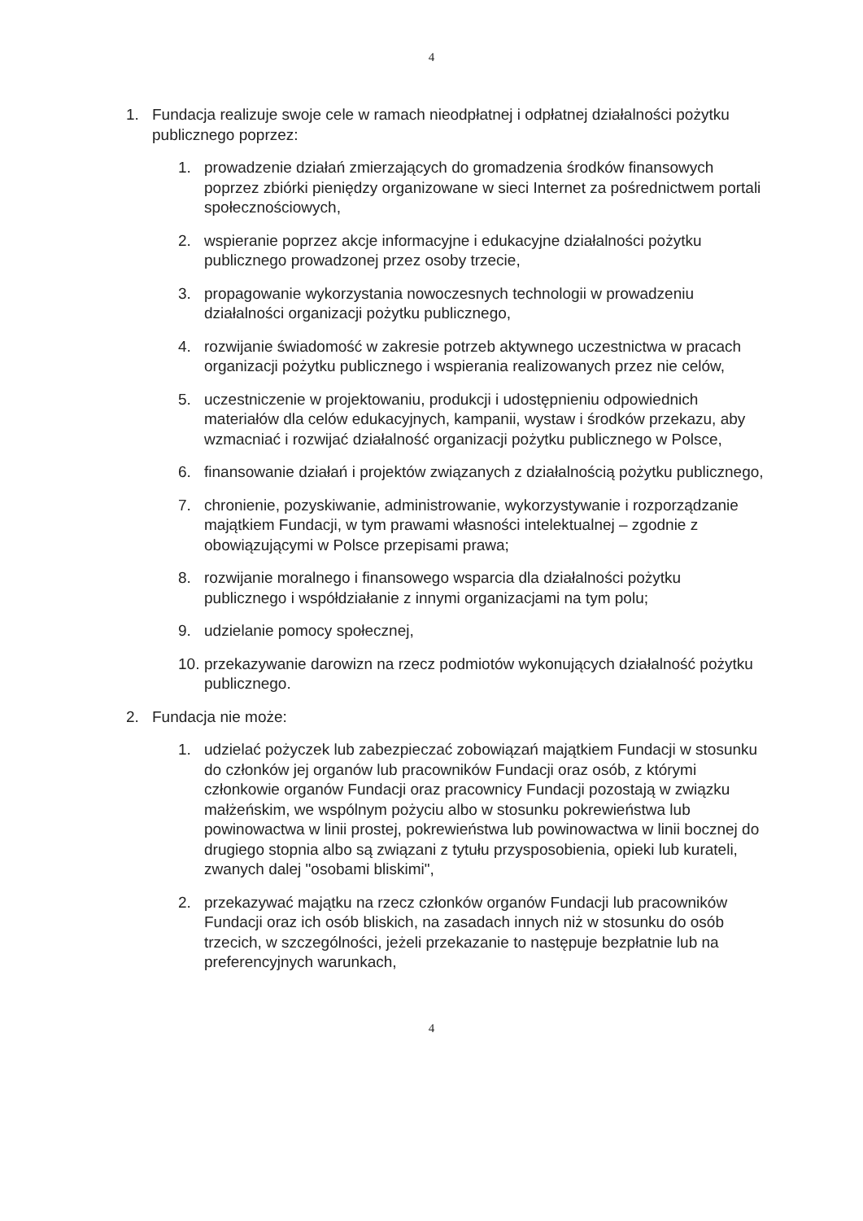4
1. Fundacja realizuje swoje cele w ramach nieodpłatnej i odpłatnej działalności pożytku publicznego poprzez:
1. prowadzenie działań zmierzających do gromadzenia środków finansowych poprzez zbiórki pieniędzy organizowane w sieci Internet za pośrednictwem portali społecznościowych,
2. wspieranie poprzez akcje informacyjne i edukacyjne działalności pożytku publicznego prowadzonej przez osoby trzecie,
3. propagowanie wykorzystania nowoczesnych technologii w prowadzeniu działalności organizacji pożytku publicznego,
4. rozwijanie świadomość w zakresie potrzeb aktywnego uczestnictwa w pracach organizacji pożytku publicznego i wspierania realizowanych przez nie celów,
5. uczestniczenie w projektowaniu, produkcji i udostępnieniu odpowiednich materiałów dla celów edukacyjnych, kampanii, wystaw i środków przekazu, aby wzmacniać i rozwijać działalność organizacji pożytku publicznego w Polsce,
6. finansowanie działań i projektów związanych z działalnością pożytku publicznego,
7. chronienie, pozyskiwanie, administrowanie, wykorzystywanie i rozporządzanie majątkiem Fundacji, w tym prawami własności intelektualnej – zgodnie z obowiązującymi w Polsce przepisami prawa;
8. rozwijanie moralnego i finansowego wsparcia dla działalności pożytku publicznego i współdziałanie z innymi organizacjami na tym polu;
9. udzielanie pomocy społecznej,
10.
przekazywanie darowizn na rzecz podmiotów wykonujących działalność pożytku publicznego.
2. Fundacja nie może:
1. udzielać pożyczek lub zabezpieczać zobowiązań majątkiem Fundacji w stosunku do członków jej organów lub pracowników Fundacji oraz osób, z którymi członkowie organów Fundacji oraz pracownicy Fundacji pozostają w związku małżeńskim, we wspólnym pożyciu albo w stosunku pokrewieństwa lub powinowactwa w linii prostej, pokrewieństwa lub powinowactwa w linii bocznej do drugiego stopnia albo są związani z tytułu przysposobienia, opieki lub kurateli, zwanych dalej "osobami bliskimi",
2. przekazywać majątku na rzecz członków organów Fundacji lub pracowników Fundacji oraz ich osób bliskich, na zasadach innych niż w stosunku do osób trzecich, w szczególności, jeżeli przekazanie to następuje bezpłatnie lub na preferencyjnych warunkach,
4